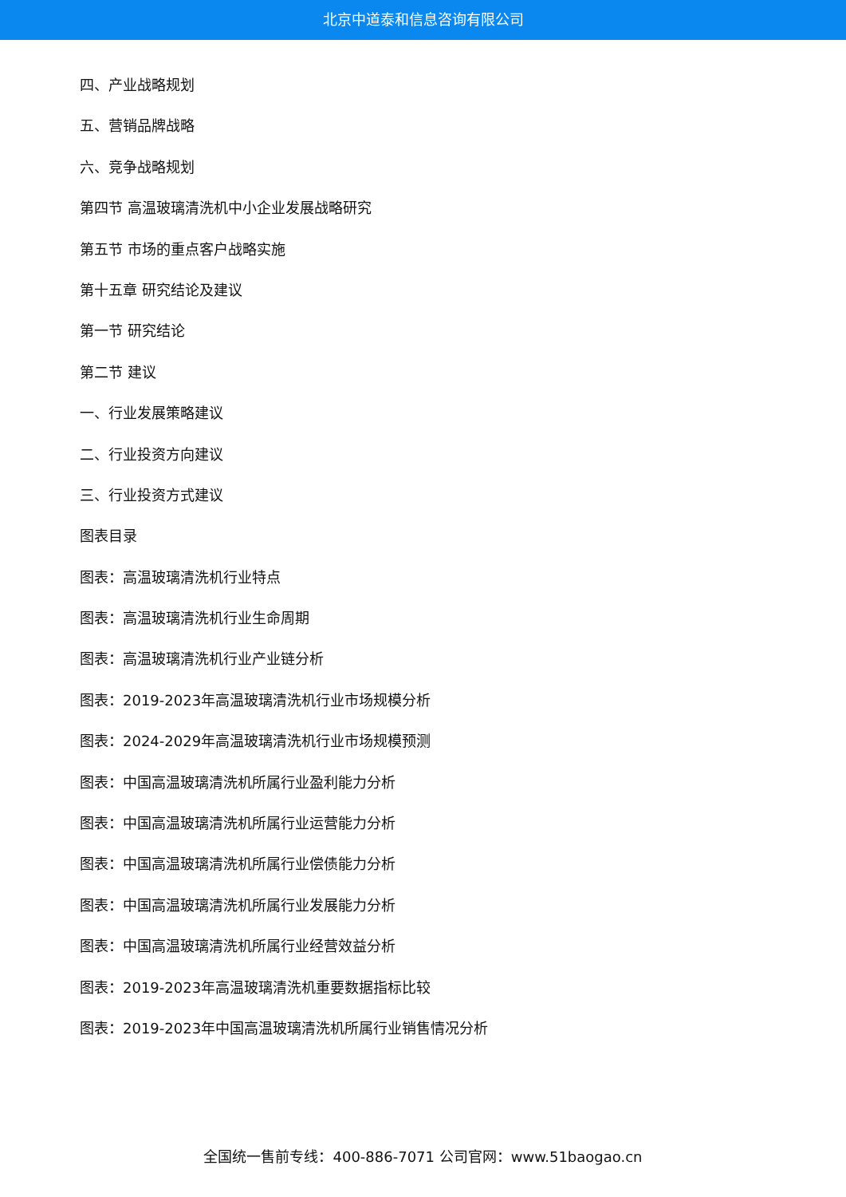北京中道泰和信息咨询有限公司
四、产业战略规划
五、营销品牌战略
六、竞争战略规划
第四节 高温玻璃清洗机中小企业发展战略研究
第五节 市场的重点客户战略实施
第十五章 研究结论及建议
第一节 研究结论
第二节 建议
一、行业发展策略建议
二、行业投资方向建议
三、行业投资方式建议
图表目录
图表：高温玻璃清洗机行业特点
图表：高温玻璃清洗机行业生命周期
图表：高温玻璃清洗机行业产业链分析
图表：2019-2023年高温玻璃清洗机行业市场规模分析
图表：2024-2029年高温玻璃清洗机行业市场规模预测
图表：中国高温玻璃清洗机所属行业盈利能力分析
图表：中国高温玻璃清洗机所属行业运营能力分析
图表：中国高温玻璃清洗机所属行业偿债能力分析
图表：中国高温玻璃清洗机所属行业发展能力分析
图表：中国高温玻璃清洗机所属行业经营效益分析
图表：2019-2023年高温玻璃清洗机重要数据指标比较
图表：2019-2023年中国高温玻璃清洗机所属行业销售情况分析
全国统一售前专线：400-886-7071 公司官网：www.51baogao.cn